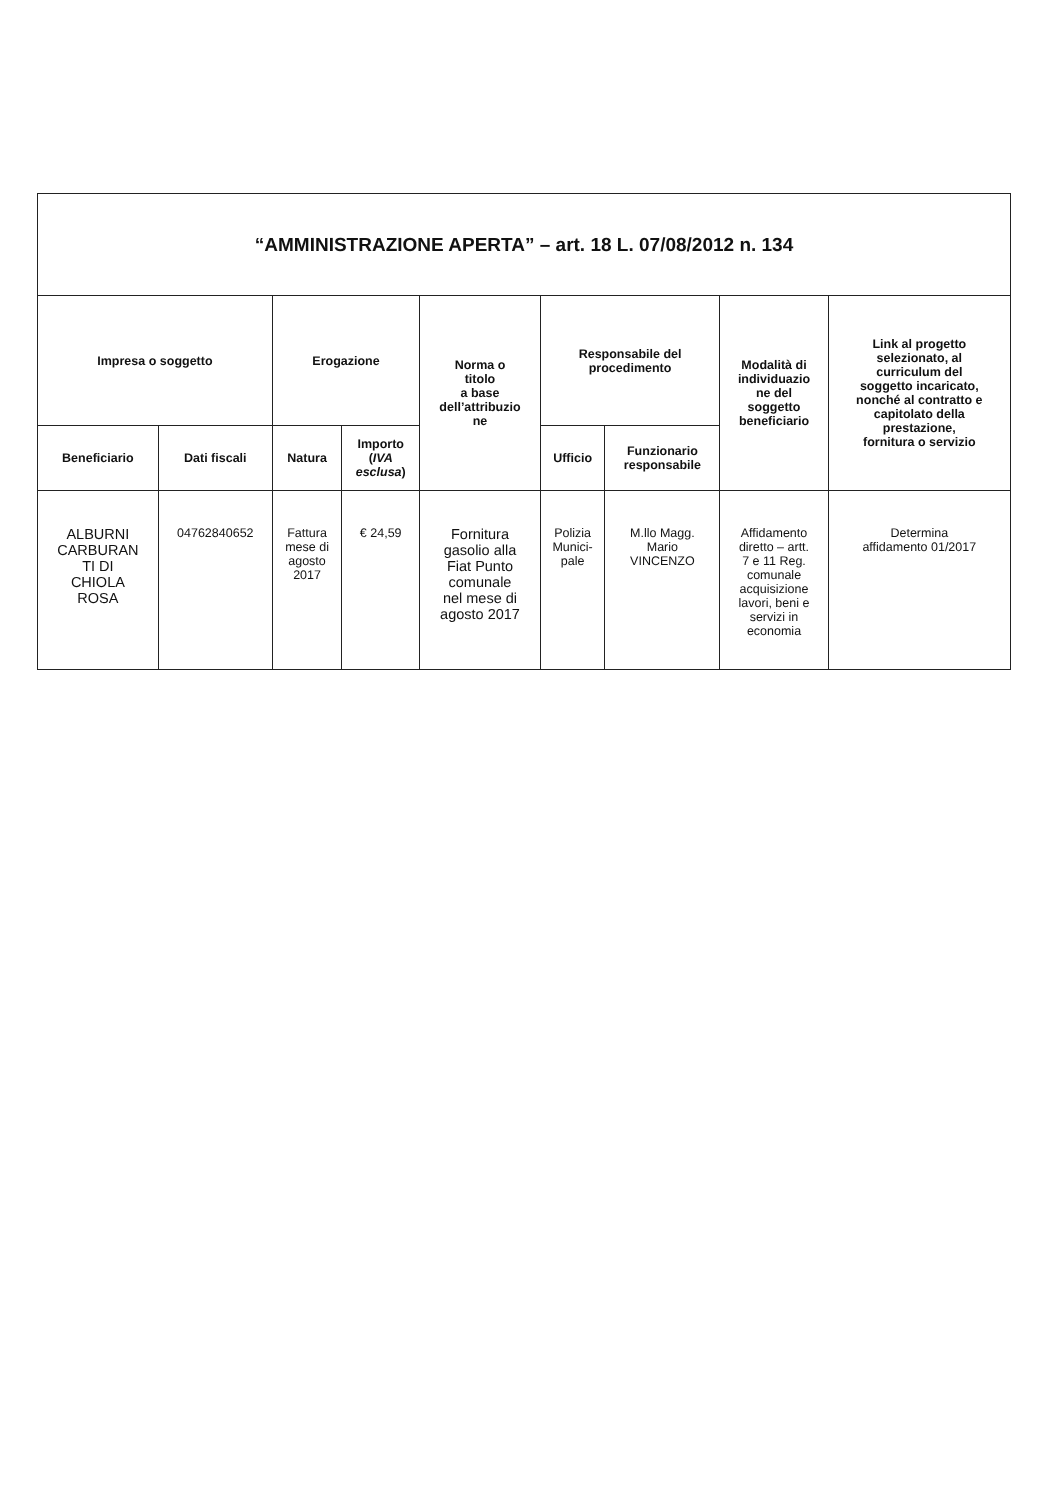| “AMMINISTRAZIONE APERTA” – art. 18 L. 07/08/2012 n. 134 | | | | | | | | |
| --- | --- | --- | --- | --- | --- | --- | --- | --- |
| Impresa o soggetto | | Erogazione | | Norma o titolo a base dell’attribuzio ne | Responsabile del procedimento | | Modalità di individuazio ne del soggetto beneficiario | Link al progetto selezionato, al curriculum del soggetto incaricato, nonché al contratto e capitolato della prestazione, fornitura o servizio |
| Beneficiario | Dati fiscali | Natura | Importo ( IVA esclusa ) | | Ufficio | Funzionario responsabile | | |
| ALBURNI CARBURAN TI DI CHIOLA ROSA | 04762840652 | Fattura mese di agosto 2017 | € 24,59 | Fornitura gasolio alla Fiat Punto comunale nel mese di agosto 2017 | Polizia Munici- pale | M.llo Magg. Mario VINCENZO | Affidamento diretto – artt. 7 e 11 Reg. comunale acquisizione lavori, beni e servizi in economia | Determina affidamento 01/2017 |